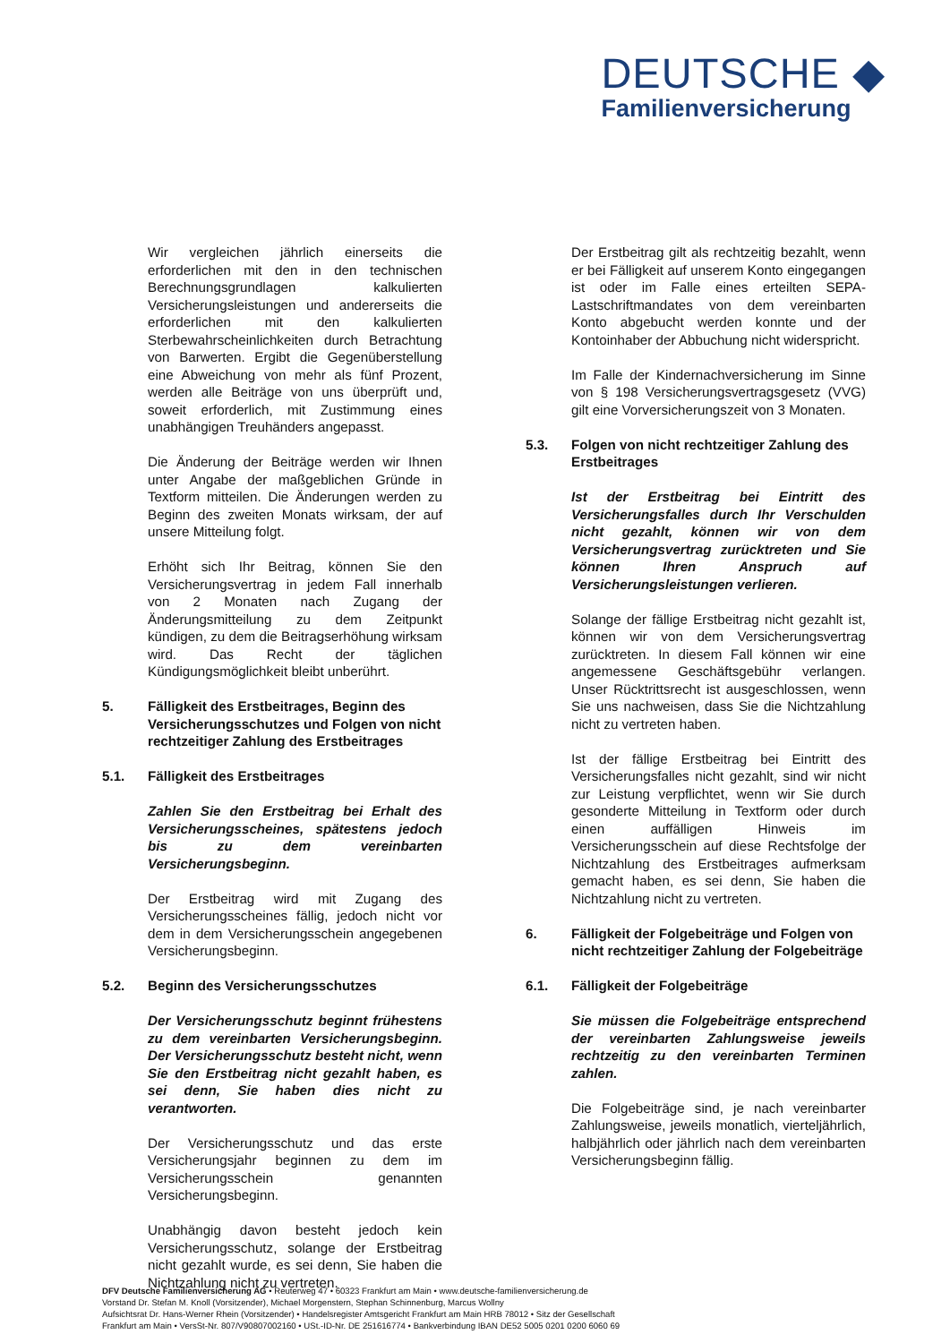DEUTSCHE ◆
Familienversicherung
Wir vergleichen jährlich einerseits die erforderlichen mit den in den technischen Berechnungsgrundlagen kalkulierten Versicherungsleistungen und andererseits die erforderlichen mit den kalkulierten Sterbewahrscheinlichkeiten durch Betrachtung von Barwerten. Ergibt die Gegenüberstellung eine Abweichung von mehr als fünf Prozent, werden alle Beiträge von uns überprüft und, soweit erforderlich, mit Zustimmung eines unabhängigen Treuhänders angepasst.
Die Änderung der Beiträge werden wir Ihnen unter Angabe der maßgeblichen Gründe in Textform mitteilen. Die Änderungen werden zu Beginn des zweiten Monats wirksam, der auf unsere Mitteilung folgt.
Erhöht sich Ihr Beitrag, können Sie den Versicherungsvertrag in jedem Fall innerhalb von 2 Monaten nach Zugang der Änderungsmitteilung zu dem Zeitpunkt kündigen, zu dem die Beitragserhöhung wirksam wird. Das Recht der täglichen Kündigungsmöglichkeit bleibt unberührt.
5. Fälligkeit des Erstbeitrages, Beginn des Versicherungsschutzes und Folgen von nicht rechtzeitiger Zahlung des Erstbeitrages
5.1. Fälligkeit des Erstbeitrages
Zahlen Sie den Erstbeitrag bei Erhalt des Versicherungsscheines, spätestens jedoch bis zu dem vereinbarten Versicherungsbeginn.
Der Erstbeitrag wird mit Zugang des Versicherungsscheines fällig, jedoch nicht vor dem in dem Versicherungsschein angegebenen Versicherungsbeginn.
5.2. Beginn des Versicherungsschutzes
Der Versicherungsschutz beginnt frühestens zu dem vereinbarten Versicherungsbeginn. Der Versicherungsschutz besteht nicht, wenn Sie den Erstbeitrag nicht gezahlt haben, es sei denn, Sie haben dies nicht zu verantworten.
Der Versicherungsschutz und das erste Versicherungsjahr beginnen zu dem im Versicherungsschein genannten Versicherungsbeginn.
Unabhängig davon besteht jedoch kein Versicherungsschutz, solange der Erstbeitrag nicht gezahlt wurde, es sei denn, Sie haben die Nichtzahlung nicht zu vertreten.
Der Erstbeitrag gilt als rechtzeitig bezahlt, wenn er bei Fälligkeit auf unserem Konto eingegangen ist oder im Falle eines erteilten SEPA-Lastschriftmandates von dem vereinbarten Konto abgebucht werden konnte und der Kontoinhaber der Abbuchung nicht widerspricht.
Im Falle der Kindernachversicherung im Sinne von § 198 Versicherungsvertragsgesetz (VVG) gilt eine Vorversicherungszeit von 3 Monaten.
5.3. Folgen von nicht rechtzeitiger Zahlung des Erstbeitrages
Ist der Erstbeitrag bei Eintritt des Versicherungsfalles durch Ihr Verschulden nicht gezahlt, können wir von dem Versicherungsvertrag zurücktreten und Sie können Ihren Anspruch auf Versicherungsleistungen verlieren.
Solange der fällige Erstbeitrag nicht gezahlt ist, können wir von dem Versicherungsvertrag zurücktreten. In diesem Fall können wir eine angemessene Geschäftsgebühr verlangen. Unser Rücktrittsrecht ist ausgeschlossen, wenn Sie uns nachweisen, dass Sie die Nichtzahlung nicht zu vertreten haben.
Ist der fällige Erstbeitrag bei Eintritt des Versicherungsfalles nicht gezahlt, sind wir nicht zur Leistung verpflichtet, wenn wir Sie durch gesonderte Mitteilung in Textform oder durch einen auffälligen Hinweis im Versicherungsschein auf diese Rechtsfolge der Nichtzahlung des Erstbeitrages aufmerksam gemacht haben, es sei denn, Sie haben die Nichtzahlung nicht zu vertreten.
6. Fälligkeit der Folgebeiträge und Folgen von nicht rechtzeitiger Zahlung der Folgebeiträge
6.1. Fälligkeit der Folgebeiträge
Sie müssen die Folgebeiträge entsprechend der vereinbarten Zahlungsweise jeweils rechtzeitig zu den vereinbarten Terminen zahlen.
Die Folgebeiträge sind, je nach vereinbarter Zahlungsweise, jeweils monatlich, vierteljährlich, halbjährlich oder jährlich nach dem vereinbarten Versicherungsbeginn fällig.
DFV Deutsche Familienversicherung AG • Reuterweg 47 • 60323 Frankfurt am Main • www.deutsche-familienversicherung.de
Vorstand Dr. Stefan M. Knoll (Vorsitzender), Michael Morgenstern, Stephan Schinnenburg, Marcus Wollny
Aufsichtsrat Dr. Hans-Werner Rhein (Vorsitzender) • Handelsregister Amtsgericht Frankfurt am Main HRB 78012 • Sitz der Gesellschaft
Frankfurt am Main • VersSt-Nr. 807/V90807002160 • USt.-ID-Nr. DE 251616774 • Bankverbindung IBAN DE52 5005 0201 0200 6060 69